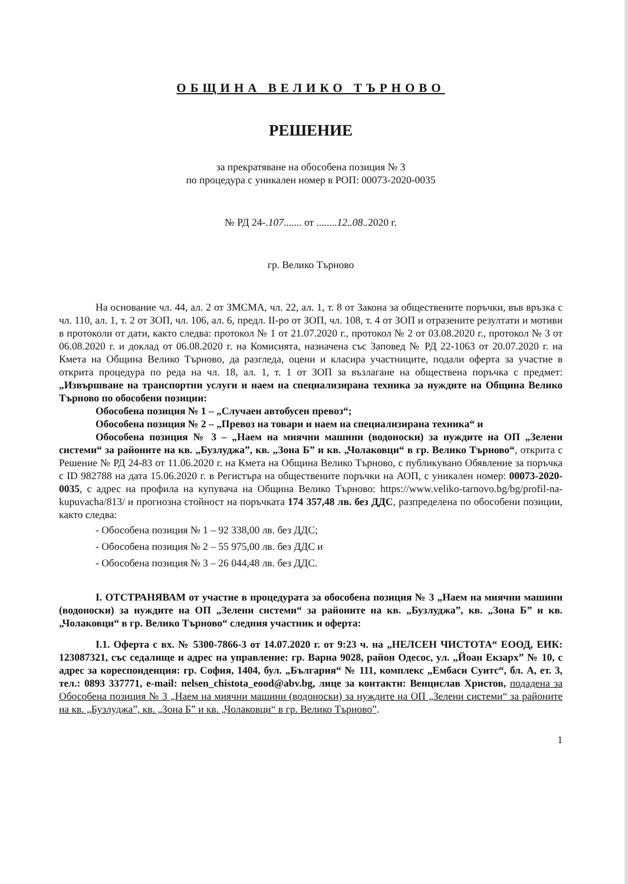ОБЩИНА ВЕЛИКО ТЪРНОВО
РЕШЕНИЕ
за прекратяване на обособена позиция № 3
по процедура с уникален номер в РОП: 00073-2020-0035
№ РД 24-.107....... от ........12..08..2020 г.
гр. Велико Търново
На основание чл. 44, ал. 2 от ЗМСМА, чл. 22, ал. 1, т. 8 от Закона за обществените поръчки, във връзка с чл. 110, ал. 1, т. 2 от ЗОП, чл. 106, ал. 6, предл. II-ро от ЗОП, чл. 108, т. 4 от ЗОП и отразените резултати и мотиви в протоколи от дати, както следва: протокол № 1 от 21.07.2020 г., протокол № 2 от 03.08.2020 г., протокол № 3 от 06.08.2020 г. и доклад от 06.08.2020 г. на Комисията, назначена със Заповед № РД 22-1063 от 20.07.2020 г. на Кмета на Община Велико Търново, да разгледа, оцени и класира участниците, подали оферта за участие в открита процедура по реда на чл. 18, ал. 1, т. 1 от ЗОП за възлагане на обществена поръчка с предмет: „Извършване на транспортни услуги и наем на специализирана техника за нуждите на Община Велико Търново по обособени позиции:
Обособена позиция № 1 – „Случаен автобусен превоз“;
Обособена позиция № 2 – „Превоз на товари и наем на специализирана техника“ и
Обособена позиция № 3 – „Наем на миячни машини (водоноски) за нуждите на ОП „Зелени системи“ за районите на кв. „Бузлуджа”, кв. „Зона Б” и кв. „Чолаковци“ в гр. Велико Търново“, открита с Решение № РД 24-83 от 11.06.2020 г. на Кмета на Община Велико Търново, с публикувано Обявление за поръчка с ID 982788 на дата 15.06.2020 г. в Регистъра на обществените поръчки на АОП, с уникален номер: 00073-2020-0035, с адрес на профила на купувача на Община Велико Търново: https://www.veliko-tarnovo.bg/bg/profil-na-kupuvacha/813/ и прогнозна стойност на поръчката 174 357,48 лв. без ДДС, разпределена по обособени позиции, както следва:
- Обособена позиция № 1 – 92 338,00 лв. без ДДС;
- Обособена позиция № 2 – 55 975,00 лв. без ДДС и
- Обособена позиция № 3 – 26 044,48 лв. без ДДС.
I. ОТСТРАНЯВАМ от участие в процедурата за обособена позиция № 3 „Наем на миячни машини (водоноски) за нуждите на ОП „Зелени системи“ за районите на кв. „Бузлуджа”, кв. „Зона Б” и кв. „Чолаковци“ в гр. Велико Търново“ следния участник и оферта:
I.1. Оферта с вх. № 5300-7866-3 от 14.07.2020 г. от 9:23 ч. на „НЕЛСЕН ЧИСТОТА“ ЕООД, ЕИК: 123087321, със седалище и адрес на управление: гр. Варна 9028, район Одесос, ул. „Йоан Екзарх” № 10, с адрес за кореспонденция: гр. София, 1404, бул. „България“ № 111, комплекс „Ембаси Суитс“, бл. А, ет. 3, тел.: 0893 337771, e-mail: nelsen_chistota_eood@abv.bg, лице за контакти: Венцислав Христов, подадена за Обособена позиция № 3 „Наем на миячни машини (водоноски) за нуждите на ОП „Зелени системи“ за районите на кв. „Бузлуджа”, кв. „Зона Б” и кв. „Чолаковци“ в гр. Велико Търново”.
1